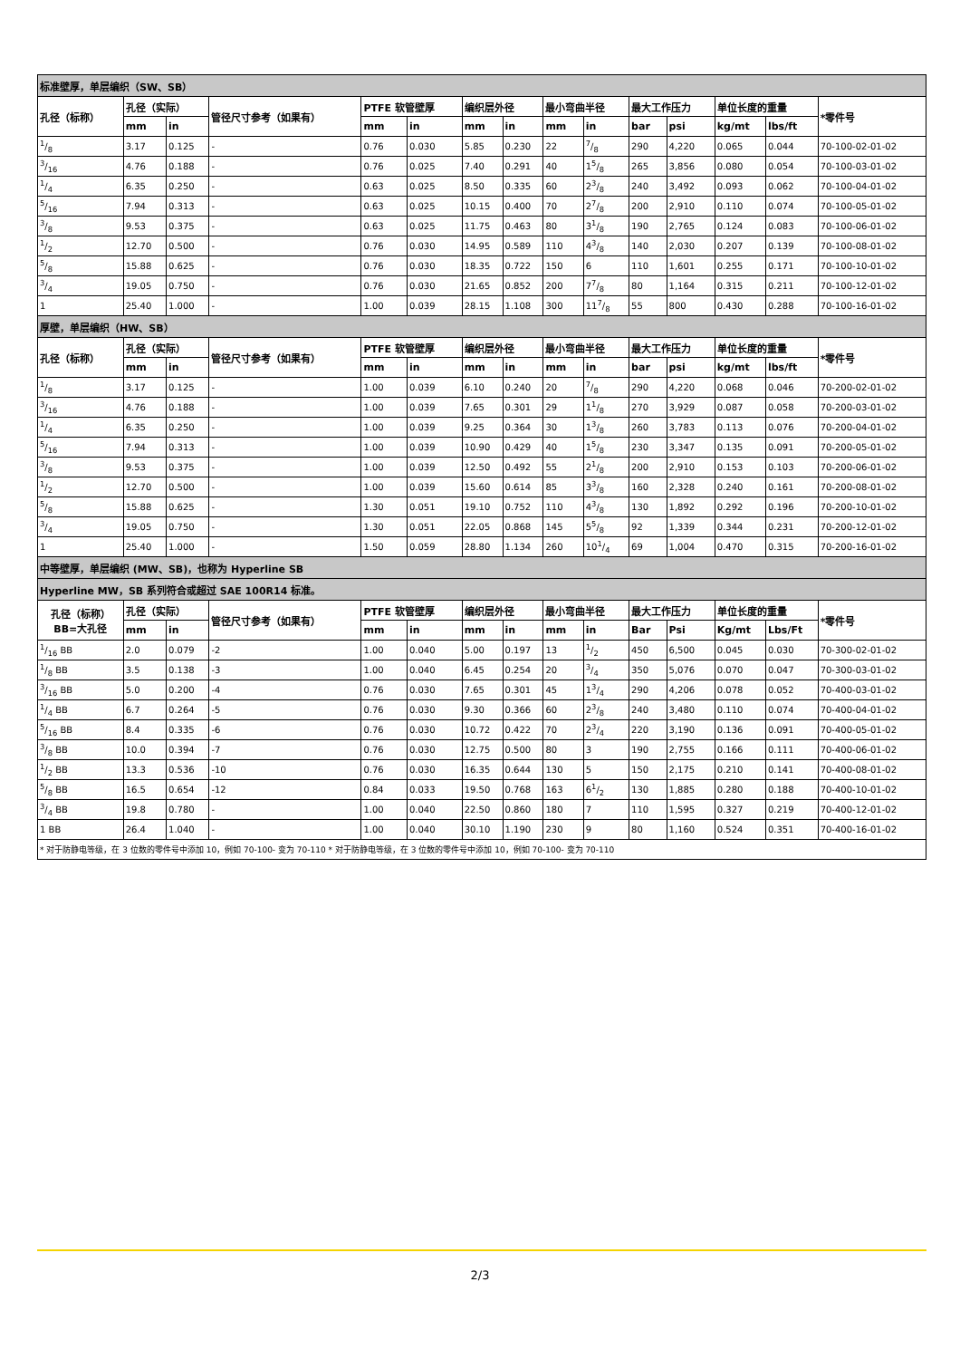| 标准壁厚，单层编织（SW、SB） | | | | | | | | | | | | | | |
| 孔径（标称） | 孔径（实际） | | 管径尺寸参考（如果有） | PTFE 软管壁厚 | | 编织层外径 | | 最小弯曲半径 | | 最大工作压力 | | 单位长度的重量 | | *零件号 |
| | mm | in | | mm | in | mm | in | mm | in | bar | psi | kg/mt | lbs/ft | |
| 1/8 | 3.17 | 0.125 | - | 0.76 | 0.030 | 5.85 | 0.230 | 22 | 7/8 | 290 | 4,220 | 0.065 | 0.044 | 70-100-02-01-02 |
| 3/16 | 4.76 | 0.188 | - | 0.76 | 0.025 | 7.40 | 0.291 | 40 | 15/8 | 265 | 3,856 | 0.080 | 0.054 | 70-100-03-01-02 |
| 1/4 | 6.35 | 0.250 | - | 0.63 | 0.025 | 8.50 | 0.335 | 60 | 23/8 | 240 | 3,492 | 0.093 | 0.062 | 70-100-04-01-02 |
| 5/16 | 7.94 | 0.313 | - | 0.63 | 0.025 | 10.15 | 0.400 | 70 | 27/8 | 200 | 2,910 | 0.110 | 0.074 | 70-100-05-01-02 |
| 3/8 | 9.53 | 0.375 | - | 0.63 | 0.025 | 11.75 | 0.463 | 80 | 31/8 | 190 | 2,765 | 0.124 | 0.083 | 70-100-06-01-02 |
| 1/2 | 12.70 | 0.500 | - | 0.76 | 0.030 | 14.95 | 0.589 | 110 | 43/8 | 140 | 2,030 | 0.207 | 0.139 | 70-100-08-01-02 |
| 5/8 | 15.88 | 0.625 | - | 0.76 | 0.030 | 18.35 | 0.722 | 150 | 6 | 110 | 1,601 | 0.255 | 0.171 | 70-100-10-01-02 |
| 3/4 | 19.05 | 0.750 | - | 0.76 | 0.030 | 21.65 | 0.852 | 200 | 77/8 | 80 | 1,164 | 0.315 | 0.211 | 70-100-12-01-02 |
| 1 | 25.40 | 1.000 | - | 1.00 | 0.039 | 28.15 | 1.108 | 300 | 117/8 | 55 | 800 | 0.430 | 0.288 | 70-100-16-01-02 |
| 厚壁，单层编织（HW、SB） | | | | | | | | | | | | | | |
| 孔径（标称） | 孔径（实际） | | 管径尺寸参考（如果有） | PTFE 软管壁厚 | | 编织层外径 | | 最小弯曲半径 | | 最大工作压力 | | 单位长度的重量 | | *零件号 |
| | mm | in | | mm | in | mm | in | mm | in | bar | psi | kg/mt | lbs/ft | |
| 1/8 | 3.17 | 0.125 | - | 1.00 | 0.039 | 6.10 | 0.240 | 20 | 7/8 | 290 | 4,220 | 0.068 | 0.046 | 70-200-02-01-02 |
| 3/16 | 4.76 | 0.188 | - | 1.00 | 0.039 | 7.65 | 0.301 | 29 | 11/8 | 270 | 3,929 | 0.087 | 0.058 | 70-200-03-01-02 |
| 1/4 | 6.35 | 0.250 | - | 1.00 | 0.039 | 9.25 | 0.364 | 30 | 13/8 | 260 | 3,783 | 0.113 | 0.076 | 70-200-04-01-02 |
| 5/16 | 7.94 | 0.313 | - | 1.00 | 0.039 | 10.90 | 0.429 | 40 | 15/8 | 230 | 3,347 | 0.135 | 0.091 | 70-200-05-01-02 |
| 3/8 | 9.53 | 0.375 | - | 1.00 | 0.039 | 12.50 | 0.492 | 55 | 21/8 | 200 | 2,910 | 0.153 | 0.103 | 70-200-06-01-02 |
| 1/2 | 12.70 | 0.500 | - | 1.00 | 0.039 | 15.60 | 0.614 | 85 | 33/8 | 160 | 2,328 | 0.240 | 0.161 | 70-200-08-01-02 |
| 5/8 | 15.88 | 0.625 | - | 1.30 | 0.051 | 19.10 | 0.752 | 110 | 43/8 | 130 | 1,892 | 0.292 | 0.196 | 70-200-10-01-02 |
| 3/4 | 19.05 | 0.750 | - | 1.30 | 0.051 | 22.05 | 0.868 | 145 | 55/8 | 92 | 1,339 | 0.344 | 0.231 | 70-200-12-01-02 |
| 1 | 25.40 | 1.000 | - | 1.50 | 0.059 | 28.80 | 1.134 | 260 | 101/4 | 69 | 1,004 | 0.470 | 0.315 | 70-200-16-01-02 |
| 中等壁厚，单层编织 (MW、SB)，也称为 Hyperline SB | | | | | | | | | | | | | | |
| Hyperline MW，SB 系列符合或超过 SAE 100R14 标准。 | | | | | | | | | | | | | | |
| 孔径（标称） BB=大孔径 | 孔径（实际） | | 管径尺寸参考（如果有） | PTFE 软管壁厚 | | 编织层外径 | | 最小弯曲半径 | | 最大工作压力 | | 单位长度的重量 | | *零件号 |
| | mm | in | | mm | in | mm | in | mm | in | Bar | Psi | Kg/mt | Lbs/Ft | |
| 1/16 BB | 2.0 | 0.079 | -2 | 1.00 | 0.040 | 5.00 | 0.197 | 13 | 1/2 | 450 | 6,500 | 0.045 | 0.030 | 70-300-02-01-02 |
| 1/8 BB | 3.5 | 0.138 | -3 | 1.00 | 0.040 | 6.45 | 0.254 | 20 | 3/4 | 350 | 5,076 | 0.070 | 0.047 | 70-300-03-01-02 |
| 3/16 BB | 5.0 | 0.200 | -4 | 0.76 | 0.030 | 7.65 | 0.301 | 45 | 13/4 | 290 | 4,206 | 0.078 | 0.052 | 70-400-03-01-02 |
| 1/4 BB | 6.7 | 0.264 | -5 | 0.76 | 0.030 | 9.30 | 0.366 | 60 | 23/8 | 240 | 3,480 | 0.110 | 0.074 | 70-400-04-01-02 |
| 5/16 BB | 8.4 | 0.335 | -6 | 0.76 | 0.030 | 10.72 | 0.422 | 70 | 23/4 | 220 | 3,190 | 0.136 | 0.091 | 70-400-05-01-02 |
| 3/8 BB | 10.0 | 0.394 | -7 | 0.76 | 0.030 | 12.75 | 0.500 | 80 | 3 | 190 | 2,755 | 0.166 | 0.111 | 70-400-06-01-02 |
| 1/2 BB | 13.3 | 0.536 | -10 | 0.76 | 0.030 | 16.35 | 0.644 | 130 | 5 | 150 | 2,175 | 0.210 | 0.141 | 70-400-08-01-02 |
| 5/8 BB | 16.5 | 0.654 | -12 | 0.84 | 0.033 | 19.50 | 0.768 | 163 | 61/2 | 130 | 1,885 | 0.280 | 0.188 | 70-400-10-01-02 |
| 3/4 BB | 19.8 | 0.780 | - | 1.00 | 0.040 | 22.50 | 0.860 | 180 | 7 | 110 | 1,595 | 0.327 | 0.219 | 70-400-12-01-02 |
| 1 BB | 26.4 | 1.040 | - | 1.00 | 0.040 | 30.10 | 1.190 | 230 | 9 | 80 | 1,160 | 0.524 | 0.351 | 70-400-16-01-02 |
| * 对于防静电等级，在 3 位数的零件号中添加 10，例如 70-100- 变为 70-110 * 对于防静电等级，在 3 位数的零件号中添加 10，例如 70-100- 变为 70-110 | | | | | | | | | | | | | | |
2/3